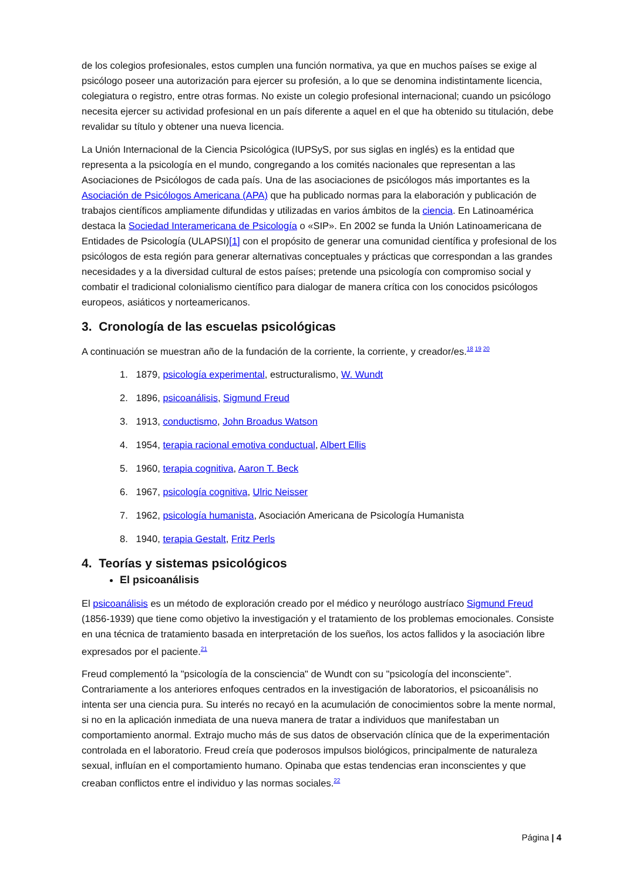de los colegios profesionales, estos cumplen una función normativa, ya que en muchos países se exige al psicólogo poseer una autorización para ejercer su profesión, a lo que se denomina indistintamente licencia, colegiatura o registro, entre otras formas. No existe un colegio profesional internacional; cuando un psicólogo necesita ejercer su actividad profesional en un país diferente a aquel en el que ha obtenido su titulación, debe revalidar su título y obtener una nueva licencia.
La Unión Internacional de la Ciencia Psicológica (IUPSyS, por sus siglas en inglés) es la entidad que representa a la psicología en el mundo, congregando a los comités nacionales que representan a las Asociaciones de Psicólogos de cada país. Una de las asociaciones de psicólogos más importantes es la Asociación de Psicólogos Americana (APA) que ha publicado normas para la elaboración y publicación de trabajos científicos ampliamente difundidas y utilizadas en varios ámbitos de la ciencia. En Latinoamérica destaca la Sociedad Interamericana de Psicología o «SIP». En 2002 se funda la Unión Latinoamericana de Entidades de Psicología (ULAPSI)[1] con el propósito de generar una comunidad científica y profesional de los psicólogos de esta región para generar alternativas conceptuales y prácticas que correspondan a las grandes necesidades y a la diversidad cultural de estos países; pretende una psicología con compromiso social y combatir el tradicional colonialismo científico para dialogar de manera crítica con los conocidos psicólogos europeos, asiáticos y norteamericanos.
3. Cronología de las escuelas psicológicas
A continuación se muestran año de la fundación de la corriente, la corriente, y creador/es.<sup>18 19 20</sup>
1. 1879, psicología experimental, estructuralismo, W. Wundt
2. 1896, psicoanálisis, Sigmund Freud
3. 1913, conductismo, John Broadus Watson
4. 1954, terapia racional emotiva conductual, Albert Ellis
5. 1960, terapia cognitiva, Aaron T. Beck
6. 1967, psicología cognitiva, Ulric Neisser
7. 1962, psicología humanista, Asociación Americana de Psicología Humanista
8. 1940, terapia Gestalt, Fritz Perls
4. Teorías y sistemas psicológicos
El psicoanálisis
El psicoanálisis es un método de exploración creado por el médico y neurólogo austríaco Sigmund Freud (1856-1939) que tiene como objetivo la investigación y el tratamiento de los problemas emocionales. Consiste en una técnica de tratamiento basada en interpretación de los sueños, los actos fallidos y la asociación libre expresados por el paciente.<sup>21</sup>
Freud complementó la "psicología de la consciencia" de Wundt con su "psicología del inconsciente". Contrariamente a los anteriores enfoques centrados en la investigación de laboratorios, el psicoanálisis no intenta ser una ciencia pura. Su interés no recayó en la acumulación de conocimientos sobre la mente normal, si no en la aplicación inmediata de una nueva manera de tratar a individuos que manifestaban un comportamiento anormal. Extrajo mucho más de sus datos de observación clínica que de la experimentación controlada en el laboratorio. Freud creía que poderosos impulsos biológicos, principalmente de naturaleza sexual, influían en el comportamiento humano. Opinaba que estas tendencias eran inconscientes y que creaban conflictos entre el individuo y las normas sociales.<sup>22</sup>
Página | 4